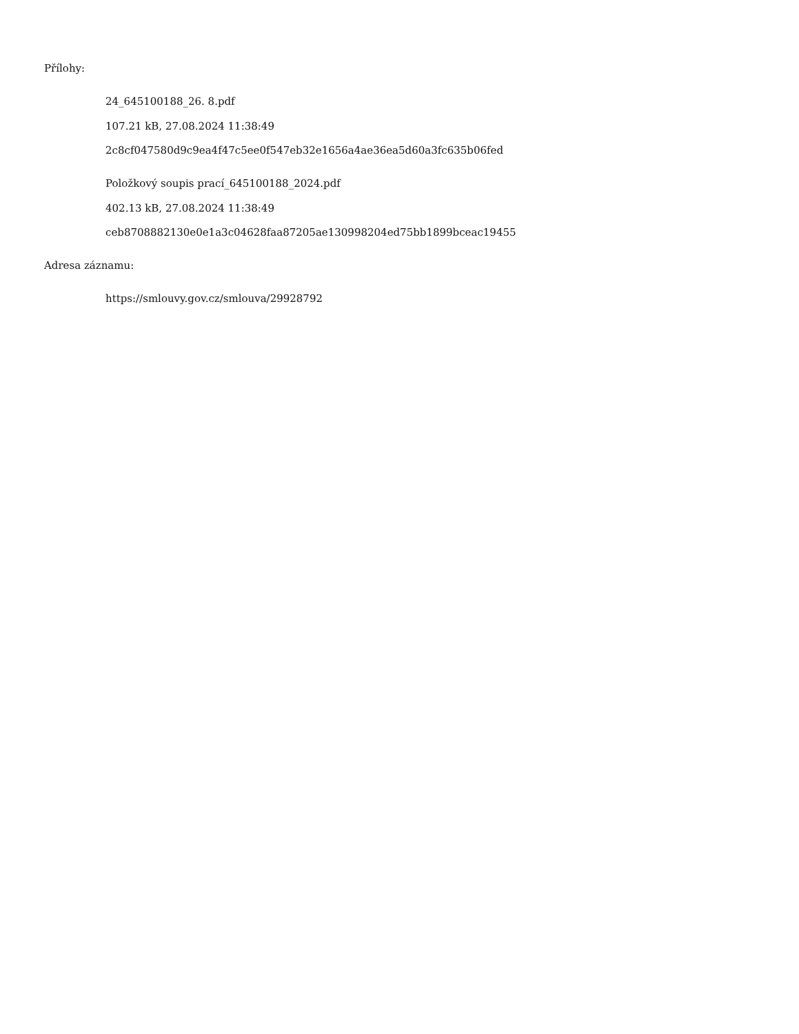Přílohy:
24_645100188_26. 8.pdf
107.21 kB, 27.08.2024 11:38:49
2c8cf047580d9c9ea4f47c5ee0f547eb32e1656a4ae36ea5d60a3fc635b06fed
Položkový soupis prací_645100188_2024.pdf
402.13 kB, 27.08.2024 11:38:49
ceb8708882130e0e1a3c04628faa87205ae130998204ed75bb1899bceac19455
Adresa záznamu:
https://smlouvy.gov.cz/smlouva/29928792